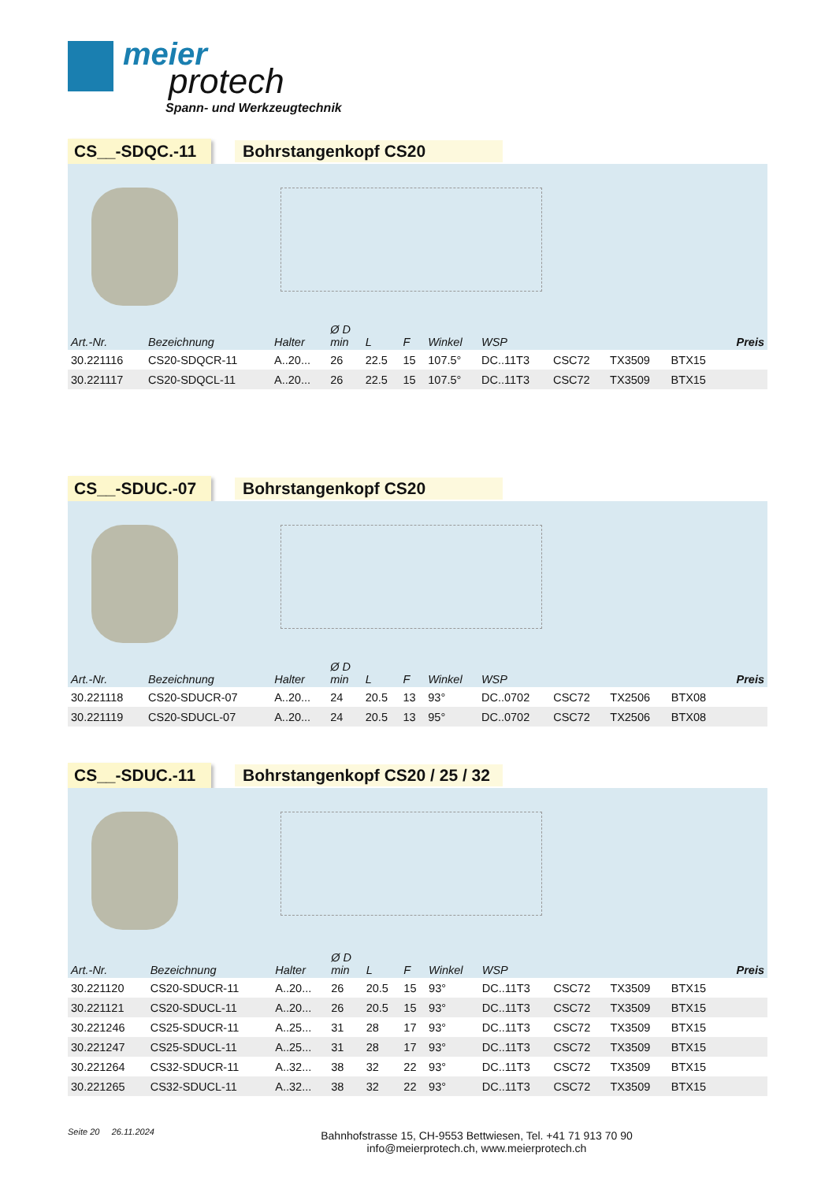meier
protech
Spann- und Werkzeugtechnik
CS__-SDQC.-11 Bohrstangenkopf CS20
| Art.-Nr. | Bezeichnung | Halter | Ø D min | L | F | Winkel | WSP | | | | Preis |
| --- | --- | --- | --- | --- | --- | --- | --- | --- | --- | --- | --- |
| 30.221116 | CS20-SDQCR-11 | A..20... | 26 | 22.5 | 15 | 107.5° | DC..11T3 | CSC72 | TX3509 | BTX15 | |
| 30.221117 | CS20-SDQCL-11 | A..20... | 26 | 22.5 | 15 | 107.5° | DC..11T3 | CSC72 | TX3509 | BTX15 | |
CS__-SDUC.-07 Bohrstangenkopf CS20
| Art.-Nr. | Bezeichnung | Halter | Ø D min | L | F | Winkel | WSP | | | | Preis |
| --- | --- | --- | --- | --- | --- | --- | --- | --- | --- | --- | --- |
| 30.221118 | CS20-SDUCR-07 | A..20... | 24 | 20.5 | 13 | 93° | DC..0702 | CSC72 | TX2506 | BTX08 | |
| 30.221119 | CS20-SDUCL-07 | A..20... | 24 | 20.5 | 13 | 95° | DC..0702 | CSC72 | TX2506 | BTX08 | |
CS__-SDUC.-11 Bohrstangenkopf CS20 / 25 / 32
| Art.-Nr. | Bezeichnung | Halter | Ø D min | L | F | Winkel | WSP | | | | Preis |
| --- | --- | --- | --- | --- | --- | --- | --- | --- | --- | --- | --- |
| 30.221120 | CS20-SDUCR-11 | A..20... | 26 | 20.5 | 15 | 93° | DC..11T3 | CSC72 | TX3509 | BTX15 | |
| 30.221121 | CS20-SDUCL-11 | A..20... | 26 | 20.5 | 15 | 93° | DC..11T3 | CSC72 | TX3509 | BTX15 | |
| 30.221246 | CS25-SDUCR-11 | A..25... | 31 | 28 | 17 | 93° | DC..11T3 | CSC72 | TX3509 | BTX15 | |
| 30.221247 | CS25-SDUCL-11 | A..25... | 31 | 28 | 17 | 93° | DC..11T3 | CSC72 | TX3509 | BTX15 | |
| 30.221264 | CS32-SDUCR-11 | A..32... | 38 | 32 | 22 | 93° | DC..11T3 | CSC72 | TX3509 | BTX15 | |
| 30.221265 | CS32-SDUCL-11 | A..32... | 38 | 32 | 22 | 93° | DC..11T3 | CSC72 | TX3509 | BTX15 | |
Seite 20 26.11.2024
Bahnhofstrasse 15, CH-9553 Bettwiesen, Tel. +41 71 913 70 90
info@meierprotech.ch, www.meierprotech.ch